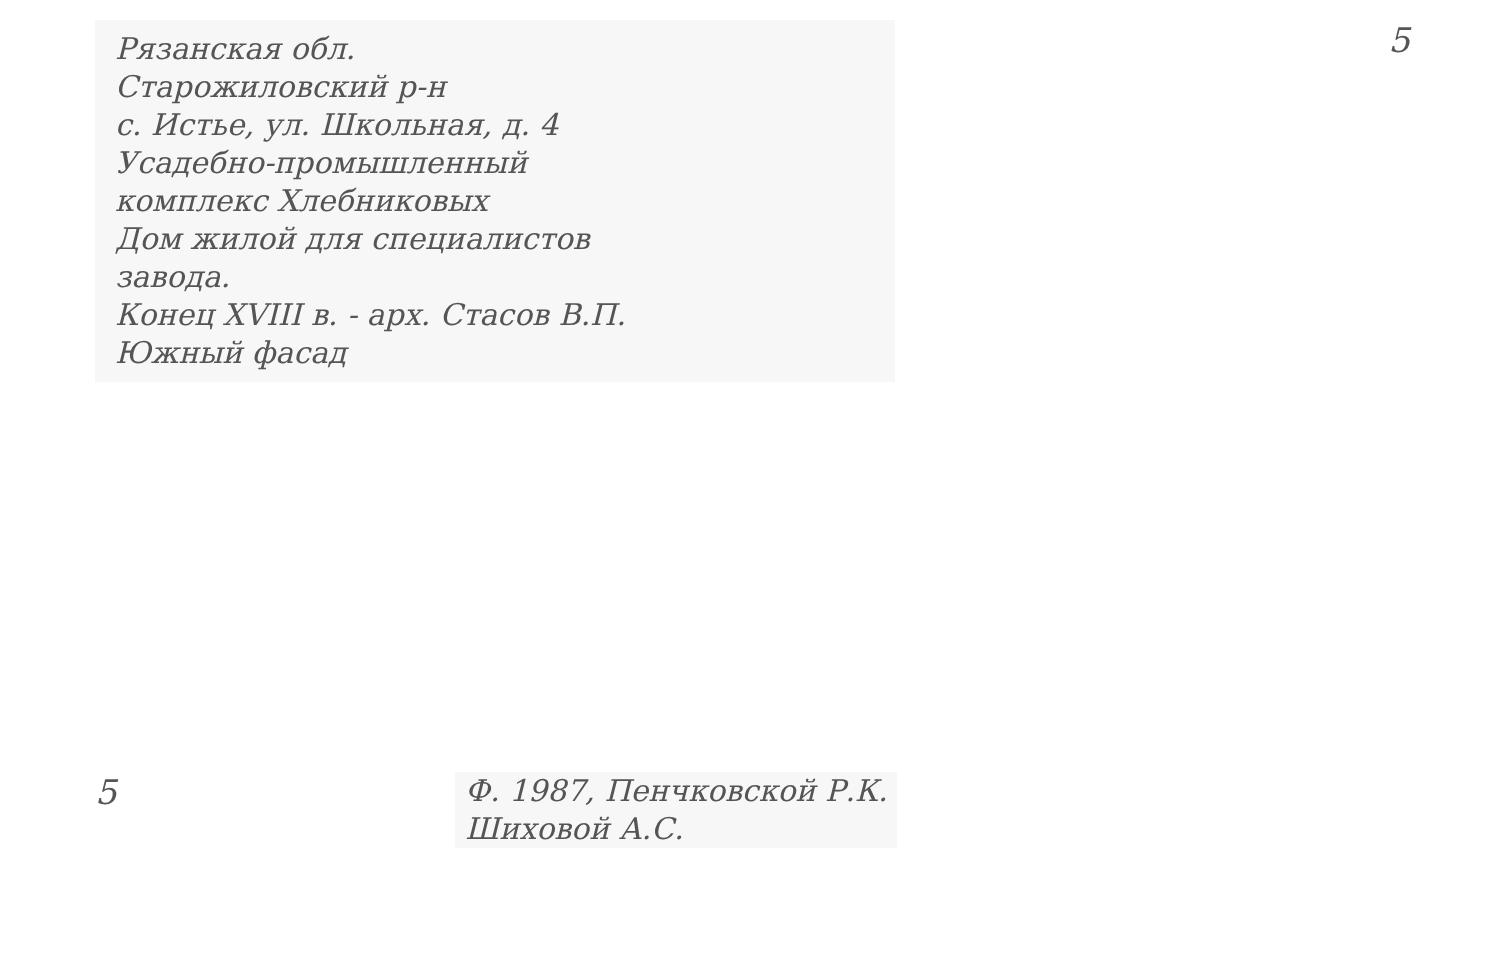Рязанская обл.
Старожиловский р-н
с. Истье, ул. Школьная, д. 4
Усадебно-промышленный
комплекс Хлебниковых
Дом жилой для специалистов
завода.
Конец XVIII в. - арх. Стасов В.П.
Южный фасад
5
5
Ф. 1987, Пенчковской Р.К.
Шиховой А.С.